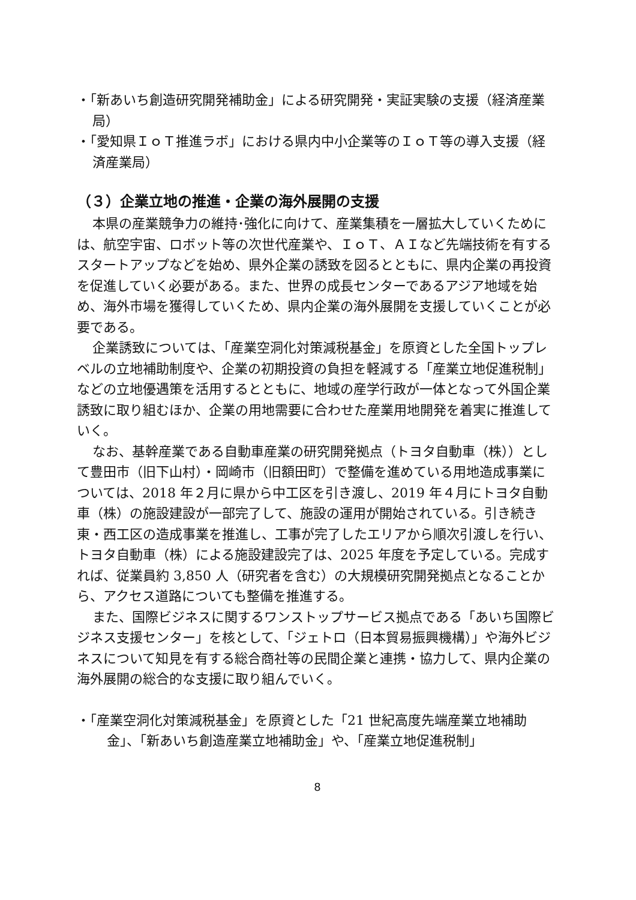・「新あいち創造研究開発補助金」による研究開発・実証実験の支援（経済産業局）
・「愛知県ＩｏＴ推進ラボ」における県内中小企業等のＩｏＴ等の導入支援（経済産業局）
（３）企業立地の推進・企業の海外展開の支援
本県の産業競争力の維持･強化に向けて、産業集積を一層拡大していくためには、航空宇宙、ロボット等の次世代産業や、ＩｏＴ、ＡＩなど先端技術を有するスタートアップなどを始め、県外企業の誘致を図るとともに、県内企業の再投資を促進していく必要がある。また、世界の成長センターであるアジア地域を始め、海外市場を獲得していくため、県内企業の海外展開を支援していくことが必要である。
企業誘致については、「産業空洞化対策減税基金」を原資とした全国トップレベルの立地補助制度や、企業の初期投資の負担を軽減する「産業立地促進税制」などの立地優遇策を活用するとともに、地域の産学行政が一体となって外国企業誘致に取り組むほか、企業の用地需要に合わせた産業用地開発を着実に推進していく。
なお、基幹産業である自動車産業の研究開発拠点（トヨタ自動車（株））として豊田市（旧下山村）・岡崎市（旧額田町）で整備を進めている用地造成事業については、2018 年２月に県から中工区を引き渡し、2019 年４月にトヨタ自動車（株）の施設建設が一部完了して、施設の運用が開始されている。引き続き東・西工区の造成事業を推進し、工事が完了したエリアから順次引渡しを行い、トヨタ自動車（株）による施設建設完了は、2025 年度を予定している。完成すれば、従業員約 3,850 人（研究者を含む）の大規模研究開発拠点となることから、アクセス道路についても整備を推進する。
また、国際ビジネスに関するワンストップサービス拠点である「あいち国際ビジネス支援センター」を核として、「ジェトロ（日本貿易振興機構）」や海外ビジネスについて知見を有する総合商社等の民間企業と連携・協力して、県内企業の海外展開の総合的な支援に取り組んでいく。
・「産業空洞化対策減税基金」を原資とした「21 世紀高度先端産業立地補助金」、「新あいち創造産業立地補助金」や、「産業立地促進税制」
8